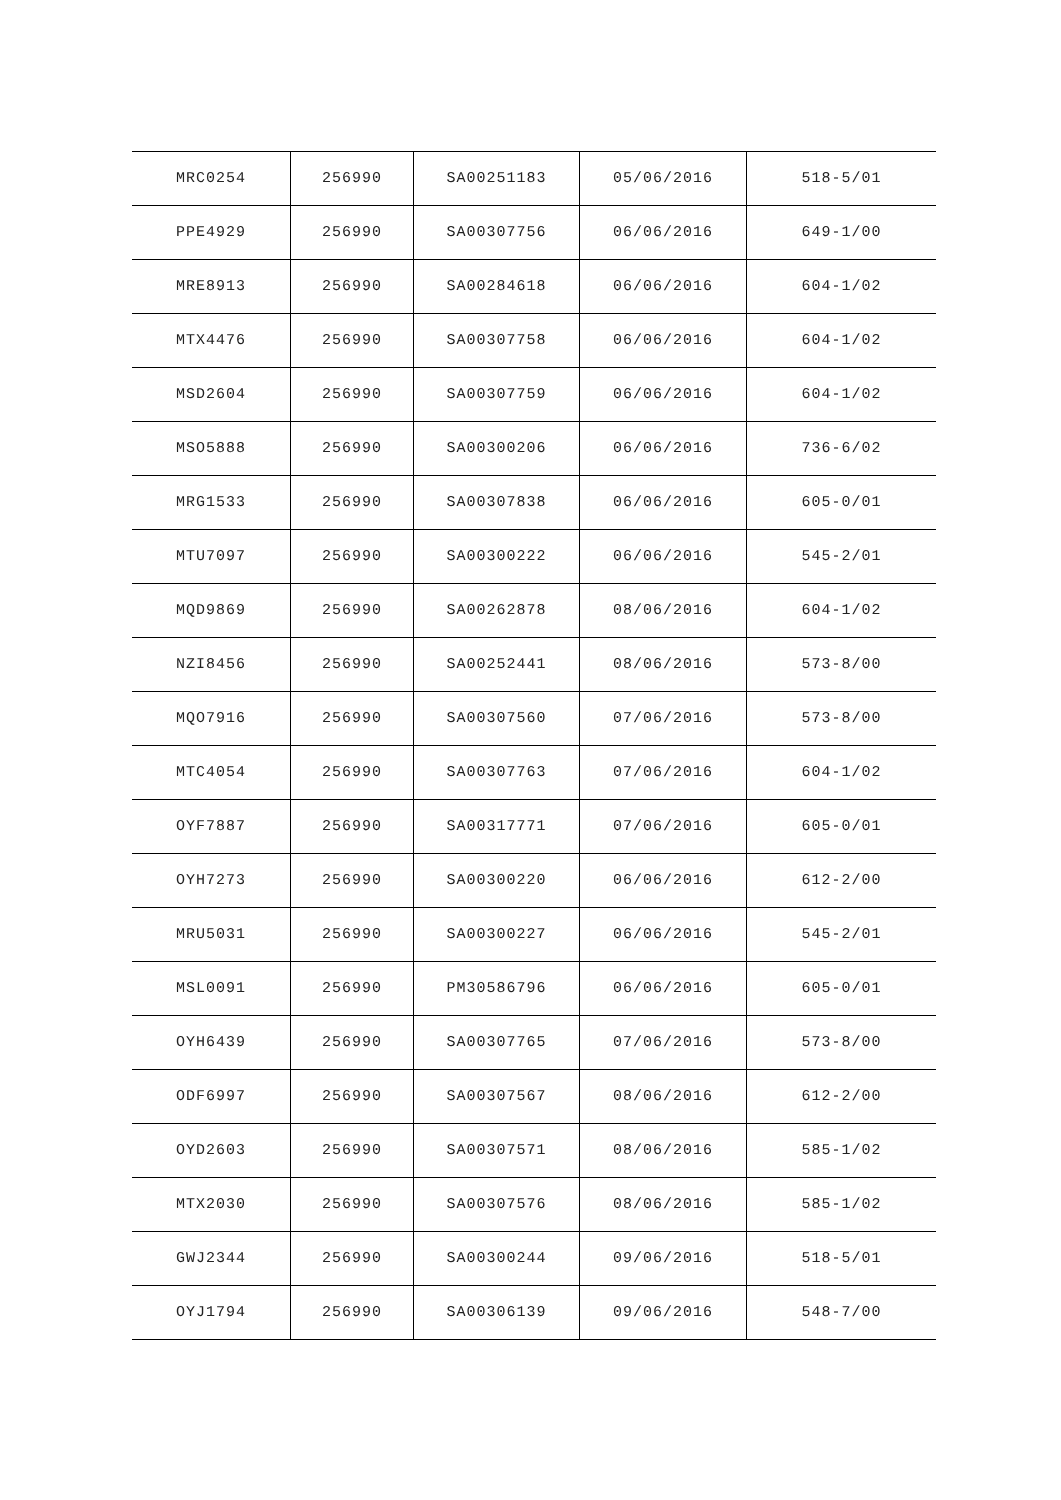| MRC0254 | 256990 | SA00251183 | 05/06/2016 | 518-5/01 |
| PPE4929 | 256990 | SA00307756 | 06/06/2016 | 649-1/00 |
| MRE8913 | 256990 | SA00284618 | 06/06/2016 | 604-1/02 |
| MTX4476 | 256990 | SA00307758 | 06/06/2016 | 604-1/02 |
| MSD2604 | 256990 | SA00307759 | 06/06/2016 | 604-1/02 |
| MSO5888 | 256990 | SA00300206 | 06/06/2016 | 736-6/02 |
| MRG1533 | 256990 | SA00307838 | 06/06/2016 | 605-0/01 |
| MTU7097 | 256990 | SA00300222 | 06/06/2016 | 545-2/01 |
| MQD9869 | 256990 | SA00262878 | 08/06/2016 | 604-1/02 |
| NZI8456 | 256990 | SA00252441 | 08/06/2016 | 573-8/00 |
| MQO7916 | 256990 | SA00307560 | 07/06/2016 | 573-8/00 |
| MTC4054 | 256990 | SA00307763 | 07/06/2016 | 604-1/02 |
| OYF7887 | 256990 | SA00317771 | 07/06/2016 | 605-0/01 |
| OYH7273 | 256990 | SA00300220 | 06/06/2016 | 612-2/00 |
| MRU5031 | 256990 | SA00300227 | 06/06/2016 | 545-2/01 |
| MSL0091 | 256990 | PM30586796 | 06/06/2016 | 605-0/01 |
| OYH6439 | 256990 | SA00307765 | 07/06/2016 | 573-8/00 |
| ODF6997 | 256990 | SA00307567 | 08/06/2016 | 612-2/00 |
| OYD2603 | 256990 | SA00307571 | 08/06/2016 | 585-1/02 |
| MTX2030 | 256990 | SA00307576 | 08/06/2016 | 585-1/02 |
| GWJ2344 | 256990 | SA00300244 | 09/06/2016 | 518-5/01 |
| OYJ1794 | 256990 | SA00306139 | 09/06/2016 | 548-7/00 |